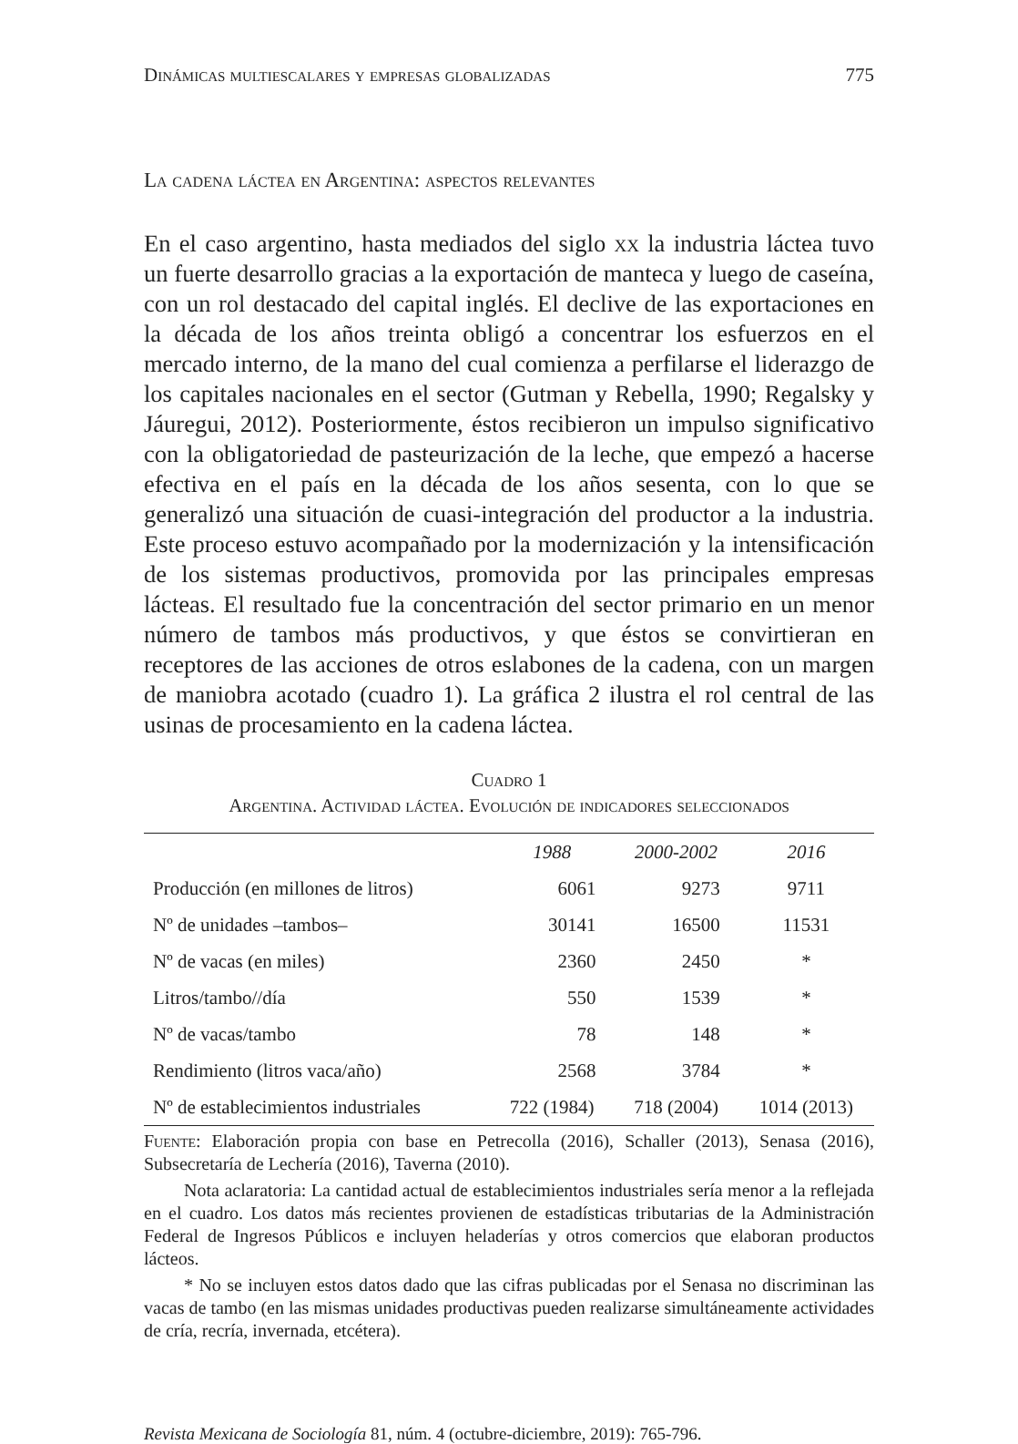Dinámicas multiescalares y empresas globalizadas 775
La cadena láctea en Argentina: aspectos relevantes
En el caso argentino, hasta mediados del siglo xx la industria láctea tuvo un fuerte desarrollo gracias a la exportación de manteca y luego de caseína, con un rol destacado del capital inglés. El declive de las exportaciones en la década de los años treinta obligó a concentrar los esfuerzos en el mercado interno, de la mano del cual comienza a perfilarse el liderazgo de los capitales nacionales en el sector (Gutman y Rebella, 1990; Regalsky y Jáuregui, 2012). Posteriormente, éstos recibieron un impulso significativo con la obligatoriedad de pasteurización de la leche, que empezó a hacerse efectiva en el país en la década de los años sesenta, con lo que se generalizó una situación de cuasi-integración del productor a la industria. Este proceso estuvo acompañado por la modernización y la intensificación de los sistemas productivos, promovida por las principales empresas lácteas. El resultado fue la concentración del sector primario en un menor número de tambos más productivos, y que éstos se convirtieran en receptores de las acciones de otros eslabones de la cadena, con un margen de maniobra acotado (cuadro 1). La gráfica 2 ilustra el rol central de las usinas de procesamiento en la cadena láctea.
Cuadro 1
Argentina. Actividad láctea. Evolución de indicadores seleccionados
| | 1988 | 2000-2002 | 2016 |
| --- | --- | --- | --- |
| Producción (en millones de litros) | 6061 | 9273 | 9711 |
| Nº de unidades –tambos– | 30141 | 16500 | 11531 |
| Nº de vacas (en miles) | 2360 | 2450 | * |
| Litros/tambo//día | 550 | 1539 | * |
| Nº de vacas/tambo | 78 | 148 | * |
| Rendimiento (litros vaca/año) | 2568 | 3784 | * |
| Nº de establecimientos industriales | 722 (1984) | 718 (2004) | 1014 (2013) |
Fuente: Elaboración propia con base en Petrecolla (2016), Schaller (2013), Senasa (2016), Subsecretaría de Lechería (2016), Taverna (2010).
Nota aclaratoria: La cantidad actual de establecimientos industriales sería menor a la reflejada en el cuadro. Los datos más recientes provienen de estadísticas tributarias de la Administración Federal de Ingresos Públicos e incluyen heladerías y otros comercios que elaboran productos lácteos.
* No se incluyen estos datos dado que las cifras publicadas por el Senasa no discriminan las vacas de tambo (en las mismas unidades productivas pueden realizarse simultáneamente actividades de cría, recría, invernada, etcétera).
Revista Mexicana de Sociología 81, núm. 4 (octubre-diciembre, 2019): 765-796.